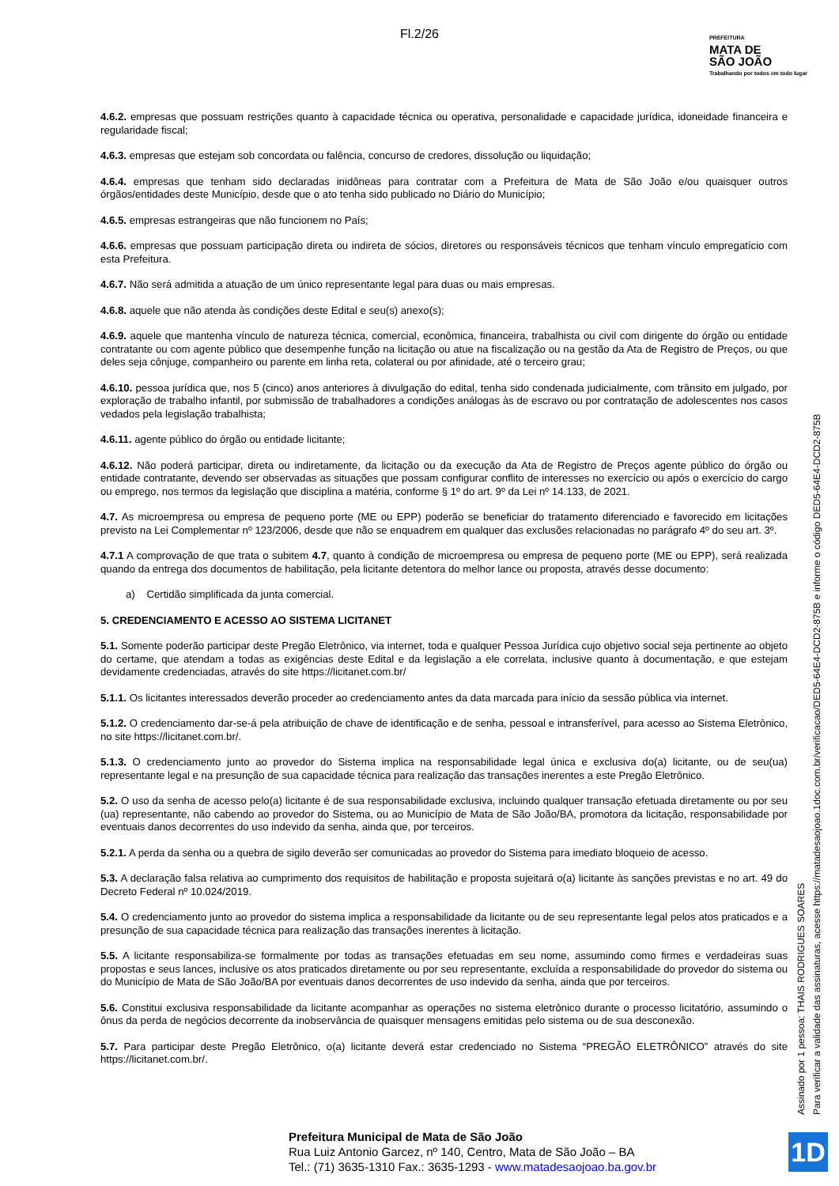Fl.2/26
PREFEITURA
MATA DE
SÃO JOÃO
Trabalhando por todos em todo lugar
4.6.2. empresas que possuam restrições quanto à capacidade técnica ou operativa, personalidade e capacidade jurídica, idoneidade financeira e regularidade fiscal;
4.6.3. empresas que estejam sob concordata ou falência, concurso de credores, dissolução ou liquidação;
4.6.4. empresas que tenham sido declaradas inidôneas para contratar com a Prefeitura de Mata de São João e/ou quaisquer outros órgãos/entidades deste Município, desde que o ato tenha sido publicado no Diário do Município;
4.6.5. empresas estrangeiras que não funcionem no País;
4.6.6. empresas que possuam participação direta ou indireta de sócios, diretores ou responsáveis técnicos que tenham vínculo empregatício com esta Prefeitura.
4.6.7. Não será admitida a atuação de um único representante legal para duas ou mais empresas.
4.6.8. aquele que não atenda às condições deste Edital e seu(s) anexo(s);
4.6.9. aquele que mantenha vínculo de natureza técnica, comercial, econômica, financeira, trabalhista ou civil com dirigente do órgão ou entidade contratante ou com agente público que desempenhe função na licitação ou atue na fiscalização ou na gestão da Ata de Registro de Preços, ou que deles seja cônjuge, companheiro ou parente em linha reta, colateral ou por afinidade, até o terceiro grau;
4.6.10. pessoa jurídica que, nos 5 (cinco) anos anteriores à divulgação do edital, tenha sido condenada judicialmente, com trânsito em julgado, por exploração de trabalho infantil, por submissão de trabalhadores a condições análogas às de escravo ou por contratação de adolescentes nos casos vedados pela legislação trabalhista;
4.6.11. agente público do órgão ou entidade licitante;
4.6.12. Não poderá participar, direta ou indiretamente, da licitação ou da execução da Ata de Registro de Preços agente público do órgão ou entidade contratante, devendo ser observadas as situações que possam configurar conflito de interesses no exercício ou após o exercício do cargo ou emprego, nos termos da legislação que disciplina a matéria, conforme § 1º do art. 9º da Lei nº 14.133, de 2021.
4.7. As microempresa ou empresa de pequeno porte (ME ou EPP) poderão se beneficiar do tratamento diferenciado e favorecido em licitações previsto na Lei Complementar nº 123/2006, desde que não se enquadrem em qualquer das exclusões relacionadas no parágrafo 4º do seu art. 3º.
4.7.1 A comprovação de que trata o subitem 4.7, quanto à condição de microempresa ou empresa de pequeno porte (ME ou EPP), será realizada quando da entrega dos documentos de habilitação, pela licitante detentora do melhor lance ou proposta, através desse documento:
a) Certidão simplificada da junta comercial.
5. CREDENCIAMENTO E ACESSO AO SISTEMA LICITANET
5.1. Somente poderão participar deste Pregão Eletrônico, via internet, toda e qualquer Pessoa Jurídica cujo objetivo social seja pertinente ao objeto do certame, que atendam a todas as exigências deste Edital e da legislação a ele correlata, inclusive quanto à documentação, e que estejam devidamente credenciadas, através do site https://licitanet.com.br/
5.1.1. Os licitantes interessados deverão proceder ao credenciamento antes da data marcada para início da sessão pública via internet.
5.1.2. O credenciamento dar-se-á pela atribuição de chave de identificação e de senha, pessoal e intransferível, para acesso ao Sistema Eletrônico, no site https://licitanet.com.br/.
5.1.3. O credenciamento junto ao provedor do Sistema implica na responsabilidade legal única e exclusiva do(a) licitante, ou de seu(ua) representante legal e na presunção de sua capacidade técnica para realização das transações inerentes a este Pregão Eletrônico.
5.2. O uso da senha de acesso pelo(a) licitante é de sua responsabilidade exclusiva, incluindo qualquer transação efetuada diretamente ou por seu (ua) representante, não cabendo ao provedor do Sistema, ou ao Município de Mata de São João/BA, promotora da licitação, responsabilidade por eventuais danos decorrentes do uso indevido da senha, ainda que, por terceiros.
5.2.1. A perda da senha ou a quebra de sigilo deverão ser comunicadas ao provedor do Sistema para imediato bloqueio de acesso.
5.3. A declaração falsa relativa ao cumprimento dos requisitos de habilitação e proposta sujeitará o(a) licitante às sanções previstas e no art. 49 do Decreto Federal nº 10.024/2019.
5.4. O credenciamento junto ao provedor do sistema implica a responsabilidade da licitante ou de seu representante legal pelos atos praticados e a presunção de sua capacidade técnica para realização das transações inerentes à licitação.
5.5. A licitante responsabiliza-se formalmente por todas as transações efetuadas em seu nome, assumindo como firmes e verdadeiras suas propostas e seus lances, inclusive os atos praticados diretamente ou por seu representante, excluída a responsabilidade do provedor do sistema ou do Município de Mata de São João/BA por eventuais danos decorrentes de uso indevido da senha, ainda que por terceiros.
5.6. Constitui exclusiva responsabilidade da licitante acompanhar as operações no sistema eletrônico durante o processo licitatório, assumindo o ônus da perda de negócios decorrente da inobservância de quaisquer mensagens emitidas pelo sistema ou de sua desconexão.
5.7. Para participar deste Pregão Eletrônico, o(a) licitante deverá estar credenciado no Sistema “PREGÃO ELETRÔNICO” através do site https://licitanet.com.br/.
Assinado por 1 pessoa: THAIS RODRIGUES SOARES
Para verificar a validade das assinaturas, acesse https://matadesaojoao.1doc.com.br/verificacao/DED5-64E4-DCD2-875B e informe o código DED5-64E4-DCD2-875B
Prefeitura Municipal de Mata de São João
Rua Luiz Antonio Garcez, nº 140, Centro, Mata de São João – BA
Tel.: (71) 3635-1310 Fax.: 3635-1293 - www.matadesaojoao.ba.gov.br
1D